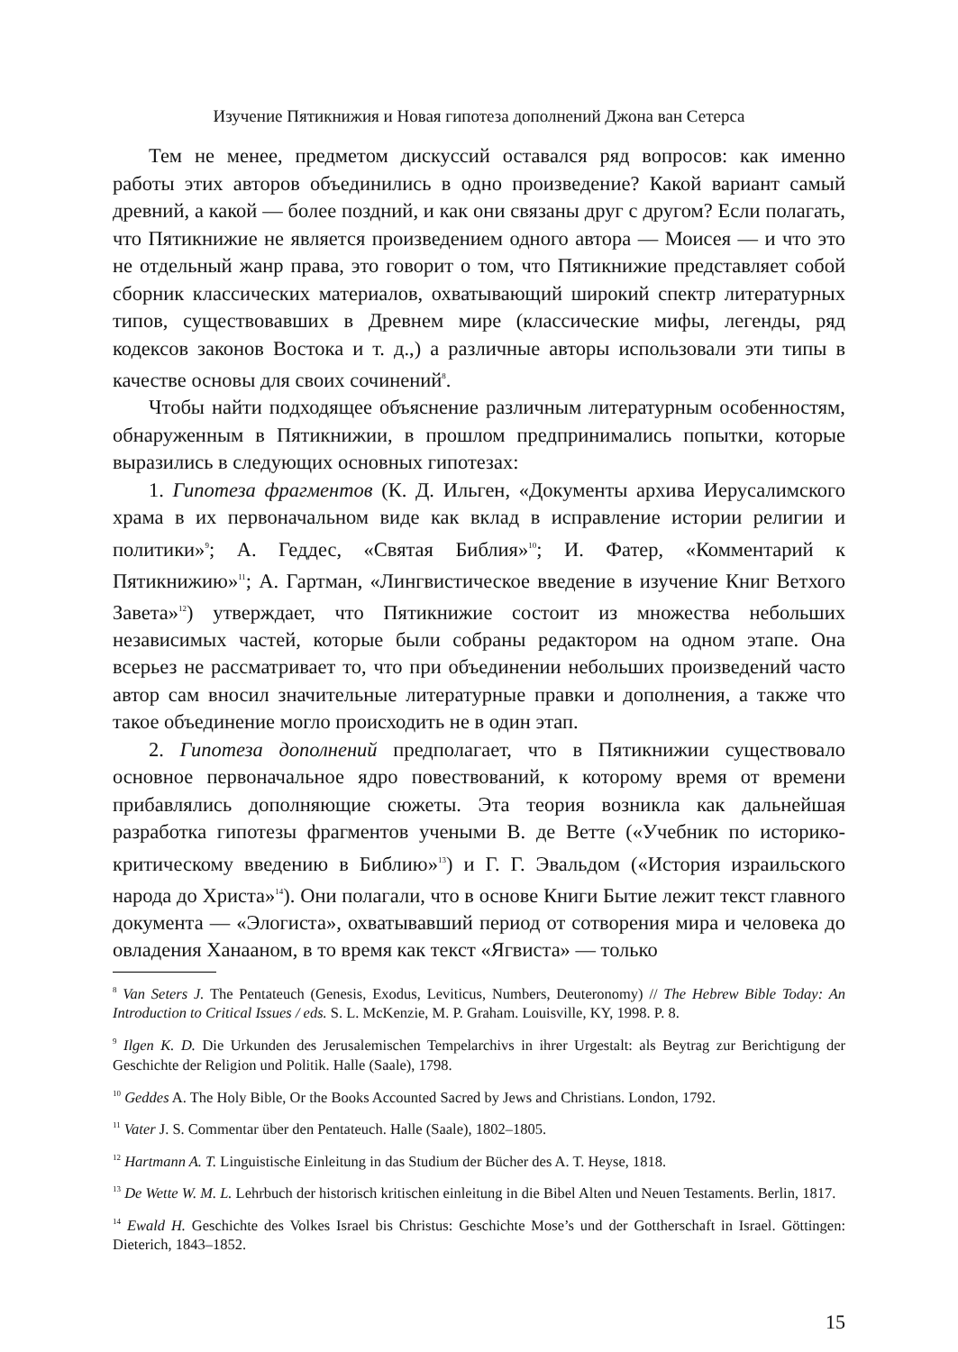Изучение Пятикнижия и Новая гипотеза дополнений Джона ван Сетерса
Тем не менее, предметом дискуссий оставался ряд вопросов: как именно работы этих авторов объединились в одно произведение? Какой вариант самый древний, а какой — более поздний, и как они связаны друг с другом? Если полагать, что Пятикнижие не является произведением одного автора — Моисея — и что это не отдельный жанр права, это говорит о том, что Пятикнижие представляет собой сборник классических материалов, охватывающий широкий спектр литературных типов, существовавших в Древнем мире (классические мифы, легенды, ряд кодексов законов Востока и т. д.,) а различные авторы использовали эти типы в качестве основы для своих сочинений<sup>8</sup>.
Чтобы найти подходящее объяснение различным литературным особенностям, обнаруженным в Пятикнижии, в прошлом предпринимались попытки, которые выразились в следующих основных гипотезах:
1. Гипотеза фрагментов (К. Д. Ильген, «Документы архива Иерусалимского храма в их первоначальном виде как вклад в исправление истории религии и политики»<sup>9</sup>; А. Геддес, «Святая Библия»<sup>10</sup>; И. Фатер, «Комментарий к Пятикнижию»<sup>11</sup>; А. Гартман, «Лингвистическое введение в изучение Книг Ветхого Завета»<sup>12</sup>) утверждает, что Пятикнижие состоит из множества небольших независимых частей, которые были собраны редактором на одном этапе. Она всерьез не рассматривает то, что при объединении небольших произведений часто автор сам вносил значительные литературные правки и дополнения, а также что такое объединение могло происходить не в один этап.
2. Гипотеза дополнений предполагает, что в Пятикнижии существовало основное первоначальное ядро повествований, к которому время от времени прибавлялись дополняющие сюжеты. Эта теория возникла как дальнейшая разработка гипотезы фрагментов учеными В. де Ветте («Учебник по историко-критическому введению в Библию»<sup>13</sup>) и Г. Г. Эвальдом («История израильского народа до Христа»<sup>14</sup>). Они полагали, что в основе Книги Бытие лежит текст главного документа — «Элогиста», охватывавший период от сотворения мира и человека до овладения Ханааном, в то время как текст «Ягвиста» — только
<sup>8</sup> Van Seters J. The Pentateuch (Genesis, Exodus, Leviticus, Numbers, Deuteronomy) // The Hebrew Bible Today: An Introduction to Critical Issues / eds. S. L. McKenzie, M. P. Graham. Louisville, KY, 1998. P. 8.
<sup>9</sup> Ilgen K. D. Die Urkunden des Jerusalemischen Tempelarchivs in ihrer Urgestalt: als Beytrag zur Berichtigung der Geschichte der Religion und Politik. Halle (Saale), 1798.
<sup>10</sup> Geddes A. The Holy Bible, Or the Books Accounted Sacred by Jews and Christians. London, 1792.
<sup>11</sup> Vater J. S. Commentar über den Pentateuch. Halle (Saale), 1802–1805.
<sup>12</sup> Hartmann A. T. Linguistische Einleitung in das Studium der Bücher des A. T. Heyse, 1818.
<sup>13</sup> De Wette W. M. L. Lehrbuch der historisch kritischen einleitung in die Bibel Alten und Neuen Testaments. Berlin, 1817.
<sup>14</sup> Ewald H. Geschichte des Volkes Israel bis Christus: Geschichte Mose’s und der Gottherschaft in Israel. Göttingen: Dieterich, 1843–1852.
15